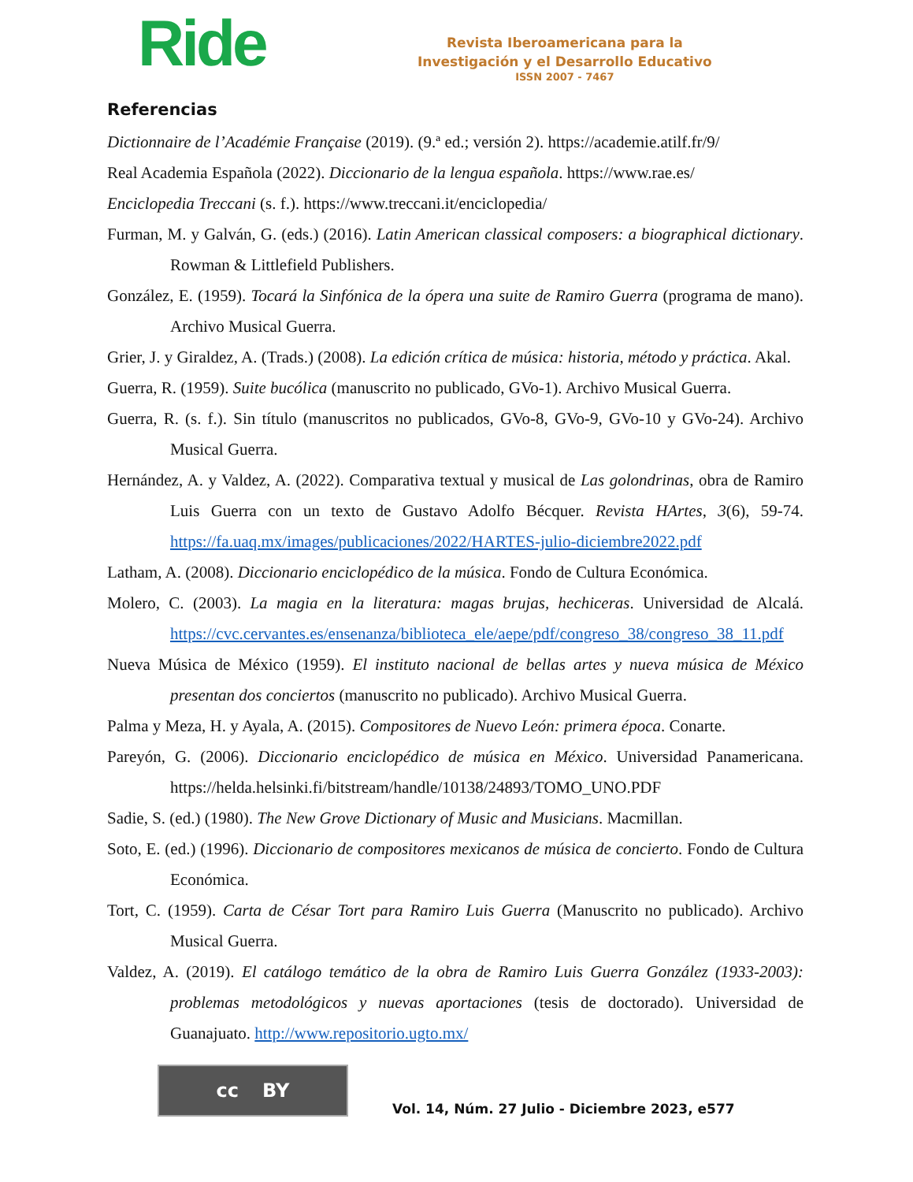Ride
Revista Iberoamericana para la
Investigación y el Desarrollo Educativo
ISSN 2007 - 7467
Referencias
Dictionnaire de l’Académie Française (2019). (9.ª ed.; versión 2). https://academie.atilf.fr/9/
Real Academia Española (2022). Diccionario de la lengua española. https://www.rae.es/
Enciclopedia Treccani (s. f.). https://www.treccani.it/enciclopedia/
Furman, M. y Galván, G. (eds.) (2016). Latin American classical composers: a biographical dictionary. Rowman & Littlefield Publishers.
González, E. (1959). Tocará la Sinfónica de la ópera una suite de Ramiro Guerra (programa de mano). Archivo Musical Guerra.
Grier, J. y Giraldez, A. (Trads.) (2008). La edición crítica de música: historia, método y práctica. Akal.
Guerra, R. (1959). Suite bucólica (manuscrito no publicado, GVo-1). Archivo Musical Guerra.
Guerra, R. (s. f.). Sin título (manuscritos no publicados, GVo-8, GVo-9, GVo-10 y GVo-24). Archivo Musical Guerra.
Hernández, A. y Valdez, A. (2022). Comparativa textual y musical de Las golondrinas, obra de Ramiro Luis Guerra con un texto de Gustavo Adolfo Bécquer. Revista HArtes, 3(6), 59-74. https://fa.uaq.mx/images/publicaciones/2022/HARTES-julio-diciembre2022.pdf
Latham, A. (2008). Diccionario enciclopédico de la música. Fondo de Cultura Económica.
Molero, C. (2003). La magia en la literatura: magas brujas, hechiceras. Universidad de Alcalá. https://cvc.cervantes.es/ensenanza/biblioteca_ele/aepe/pdf/congreso_38/congreso_38_11.pdf
Nueva Música de México (1959). El instituto nacional de bellas artes y nueva música de México presentan dos conciertos (manuscrito no publicado). Archivo Musical Guerra.
Palma y Meza, H. y Ayala, A. (2015). Compositores de Nuevo León: primera época. Conarte.
Pareyón, G. (2006). Diccionario enciclopédico de música en México. Universidad Panamericana. https://helda.helsinki.fi/bitstream/handle/10138/24893/TOMO_UNO.PDF
Sadie, S. (ed.) (1980). The New Grove Dictionary of Music and Musicians. Macmillan.
Soto, E. (ed.) (1996). Diccionario de compositores mexicanos de música de concierto. Fondo de Cultura Económica.
Tort, C. (1959). Carta de César Tort para Ramiro Luis Guerra (Manuscrito no publicado). Archivo Musical Guerra.
Valdez, A. (2019). El catálogo temático de la obra de Ramiro Luis Guerra González (1933-2003): problemas metodológicos y nuevas aportaciones (tesis de doctorado). Universidad de Guanajuato. http://www.repositorio.ugto.mx/
cc BY
Vol. 14, Núm. 27 Julio - Diciembre 2023, e577